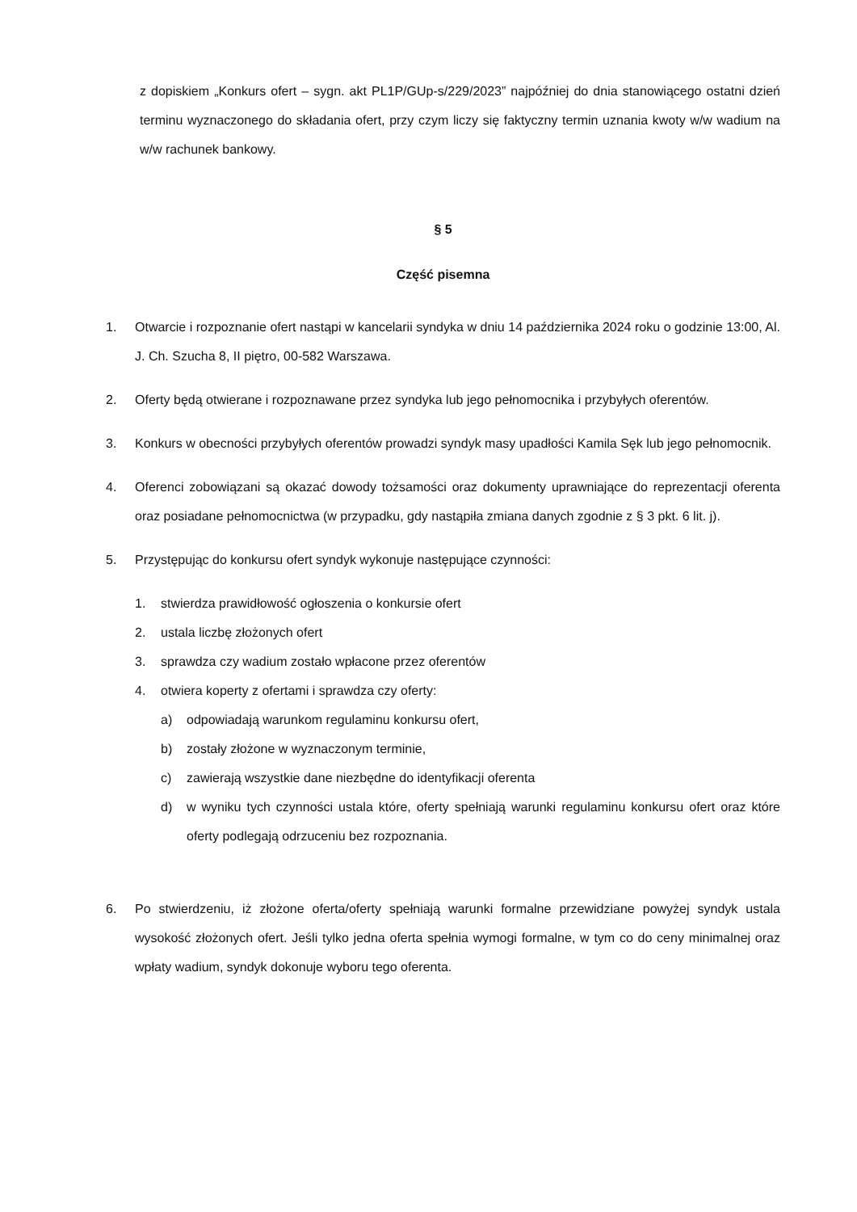z dopiskiem „Konkurs ofert – sygn. akt PL1P/GUp-s/229/2023” najpóźniej do dnia stanowiącego ostatni dzień terminu wyznaczonego do składania ofert, przy czym liczy się faktyczny termin uznania kwoty w/w wadium na w/w rachunek bankowy.
§ 5
Część pisemna
1. Otwarcie i rozpoznanie ofert nastąpi w kancelarii syndyka w dniu 14 października 2024 roku o godzinie 13:00, Al. J. Ch. Szucha 8, II piętro, 00-582 Warszawa.
2. Oferty będą otwierane i rozpoznawane przez syndyka lub jego pełnomocnika i przybyłych oferentów.
3. Konkurs w obecności przybyłych oferentów prowadzi syndyk masy upadłości Kamila Sęk lub jego pełnomocnik.
4. Oferenci zobowiązani są okazać dowody tożsamości oraz dokumenty uprawniające do reprezentacji oferenta oraz posiadane pełnomocnictwa (w przypadku, gdy nastąpiła zmiana danych zgodnie z § 3 pkt. 6 lit. j).
5. Przystępując do konkursu ofert syndyk wykonuje następujące czynności:
1. stwierdza prawidłowość ogłoszenia o konkursie ofert
2. ustala liczbę złożonych ofert
3. sprawdza czy wadium zostało wpłacone przez oferentów
4. otwiera koperty z ofertami i sprawdza czy oferty:
a) odpowiadają warunkom regulaminu konkursu ofert,
b) zostały złożone w wyznaczonym terminie,
c) zawierają wszystkie dane niezbędne do identyfikacji oferenta
d) w wyniku tych czynności ustala które, oferty spełniają warunki regulaminu konkursu ofert oraz które oferty podlegają odrzuceniu bez rozpoznania.
6. Po stwierdzeniu, iż złożone oferta/oferty spełniają warunki formalne przewidziane powyżej syndyk ustala wysokość złożonych ofert. Jeśli tylko jedna oferta spełnia wymogi formalne, w tym co do ceny minimalnej oraz wpłaty wadium, syndyk dokonuje wyboru tego oferenta.